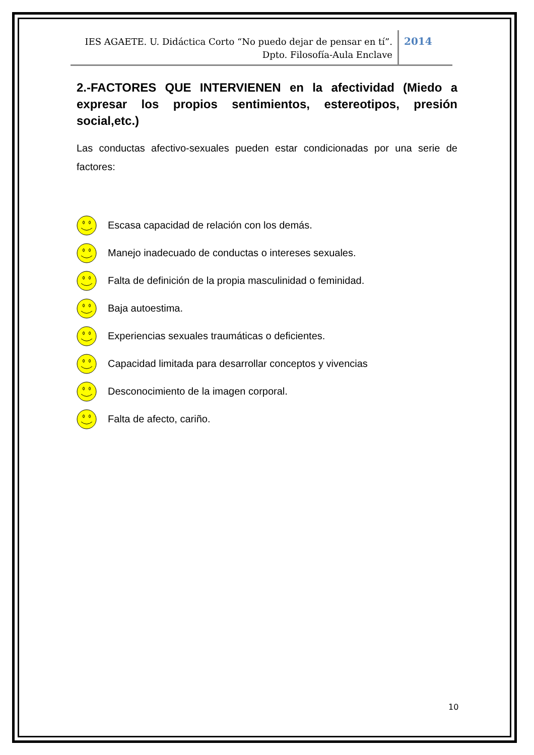IES AGAETE. U. Didáctica Corto “No puedo dejar de pensar en tí”.
Dpto. Filosofía-Aula Enclave
2014
2.-FACTORES QUE INTERVIENEN en la afectividad (Miedo a expresar los propios sentimientos, estereotipos, presión social,etc.)
Las conductas afectivo-sexuales pueden estar condicionadas por una serie de factores:
Escasa capacidad de relación con los demás.
Manejo inadecuado de conductas o intereses sexuales.
Falta de definición de la propia masculinidad o feminidad.
Baja autoestima.
Experiencias sexuales traumáticas o deficientes.
Capacidad limitada para desarrollar conceptos y vivencias
Desconocimiento de la imagen corporal.
Falta de afecto, cariño.
10